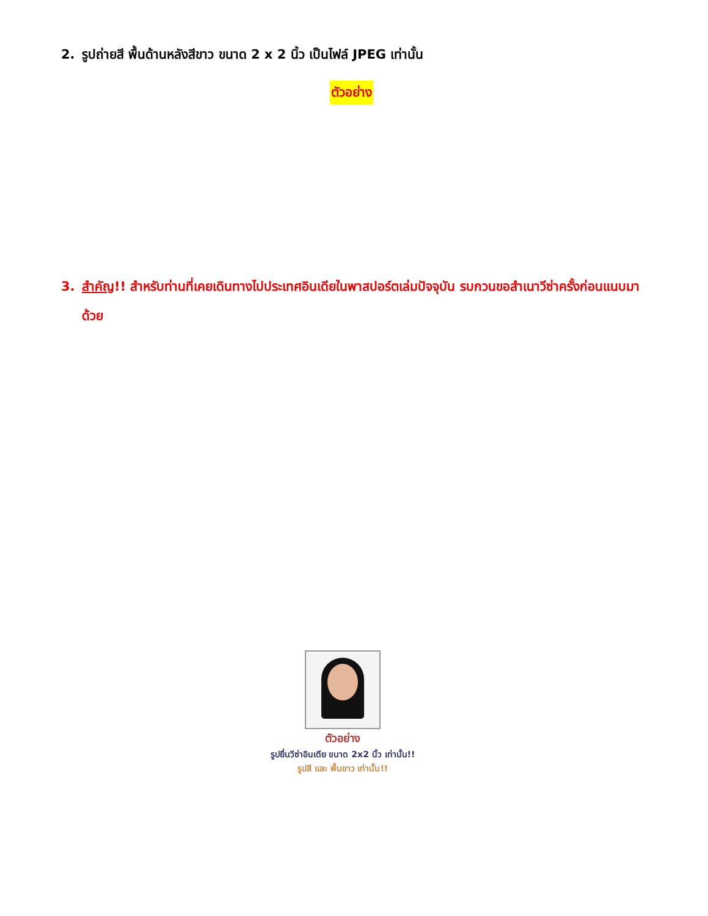2. รูปถ่ายสี พื้นด้านหลังสีขาว ขนาด 2 x 2 นิ้ว เป็นไฟล์ JPEG เท่านั้น
ตัวอย่าง
3. สำคัญ!! สำหรับท่านที่เคยเดินทางไปประเทศอินเดียในพาสปอร์ตเล่มปัจจุบัน รบกวนขอสำเนาวีซ่าครั้งก่อนแนบมาด้วย
ตัวอย่าง
รูปยื่นวีซ่าอินเดีย ขนาด 2x2 นิ้ว เท่านั้น!!
รูปสี และ พื้นขาว เท่านั้น!!